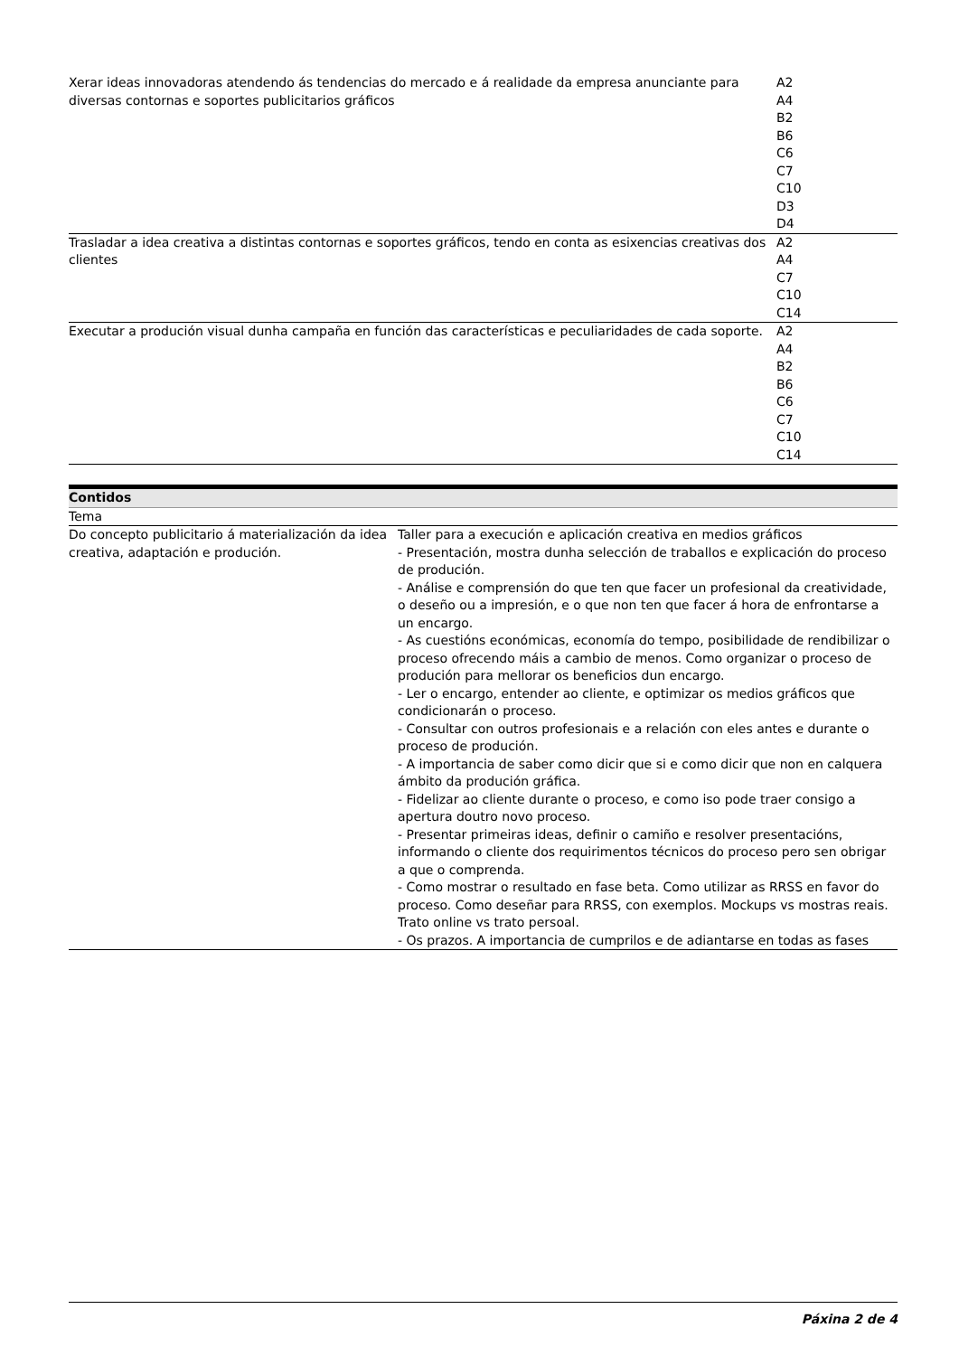| Xerar ideas innovadoras atendendo ás tendencias do mercado e á realidade da empresa anunciante para diversas contornas e soportes publicitarios gráficos | A2 A4 B2 B6 C6 C7 C10 D3 D4 |
| Trasladar a idea creativa a distintas contornas e soportes gráficos, tendo en conta as esixencias creativas dos clientes | A2 A4 C7 C10 C14 |
| Executar a produción visual dunha campaña en función das características e peculiaridades de cada soporte. | A2 A4 B2 B6 C6 C7 C10 C14 |
| Contidos | |
| --- | --- |
| Tema | |
| Do concepto publicitario á materialización da idea creativa, adaptación e produción. | Taller para a execución e aplicación creativa en medios gráficos - Presentación, mostra dunha selección de traballos e explicación do proceso de produción. - Análise e comprensión do que ten que facer un profesional da creatividade, o deseño ou a impresión, e o que non ten que facer á hora de enfrontarse a un encargo. - As cuestións económicas, economía do tempo, posibilidade de rendibilizar o proceso ofrecendo máis a cambio de menos. Como organizar o proceso de produción para mellorar os beneficios dun encargo. - Ler o encargo, entender ao cliente, e optimizar os medios gráficos que condicionarán o proceso. - Consultar con outros profesionais e a relación con eles antes e durante o proceso de produción. - A importancia de saber como dicir que si e como dicir que non en calquera ámbito da produción gráfica. - Fidelizar ao cliente durante o proceso, e como iso pode traer consigo a apertura doutro novo proceso. - Presentar primeiras ideas, definir o camiño e resolver presentacións, informando o cliente dos requirimentos técnicos do proceso pero sen obrigar a que o comprenda. - Como mostrar o resultado en fase beta. Como utilizar as RRSS en favor do proceso. Como deseñar para RRSS, con exemplos. Mockups vs mostras reais. Trato online vs trato persoal. - Os prazos. A importancia de cumprilos e de adiantarse en todas as fases |
Páxina 2 de 4